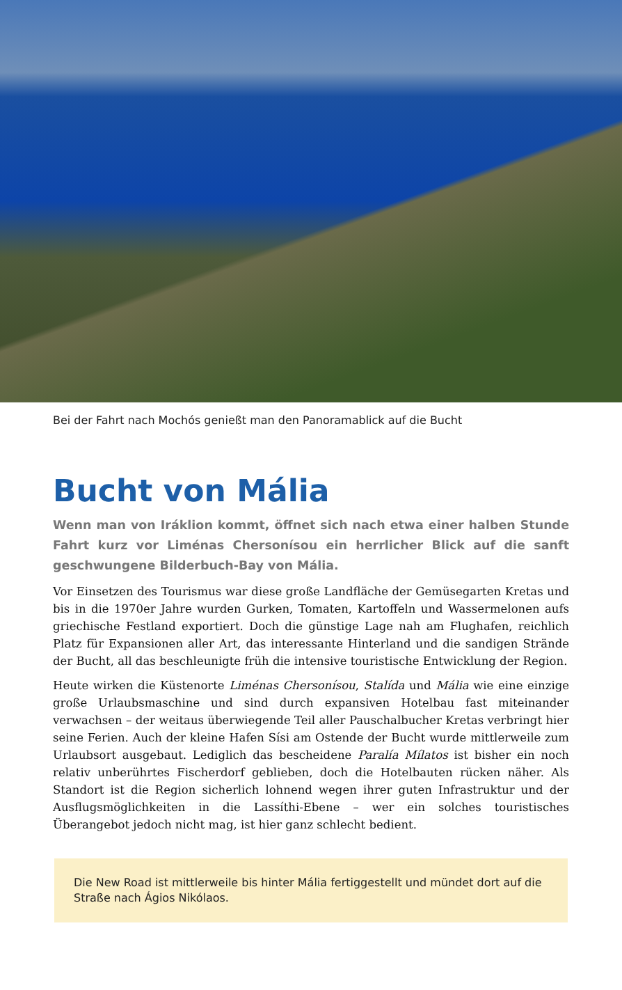Bei der Fahrt nach Mochós genießt man den Panoramablick auf die Bucht
Bucht von Mália
Wenn man von Iráklion kommt, öffnet sich nach etwa einer halben Stunde Fahrt kurz vor Liménas Chersonísou ein herrlicher Blick auf die sanft geschwungene Bilderbuch-Bay von Mália.
Vor Einsetzen des Tourismus war diese große Landfläche der Gemüsegarten Kretas und bis in die 1970er Jahre wurden Gurken, Tomaten, Kartoffeln und Wassermelonen aufs griechische Festland exportiert. Doch die günstige Lage nah am Flughafen, reichlich Platz für Expansionen aller Art, das interessante Hinterland und die sandigen Strände der Bucht, all das beschleunigte früh die intensive touristische Entwicklung der Region.
Heute wirken die Küstenorte Liménas Chersonísou, Stalída und Mália wie eine einzige große Urlaubsmaschine und sind durch expansiven Hotelbau fast miteinander verwachsen – der weitaus überwiegende Teil aller Pauschalbucher Kretas verbringt hier seine Ferien. Auch der kleine Hafen Sísi am Ostende der Bucht wurde mittlerweile zum Urlaubsort ausgebaut. Lediglich das bescheidene Paralía Mílatos ist bisher ein noch relativ unberührtes Fischerdorf geblieben, doch die Hotelbauten rücken näher. Als Standort ist die Region sicherlich lohnend wegen ihrer guten Infrastruktur und der Ausflugsmöglichkeiten in die Lassíthi-Ebene – wer ein solches touristisches Überangebot jedoch nicht mag, ist hier ganz schlecht bedient.
Die New Road ist mittlerweile bis hinter Mália fertiggestellt und mündet dort auf die Straße nach Ágios Nikólaos.